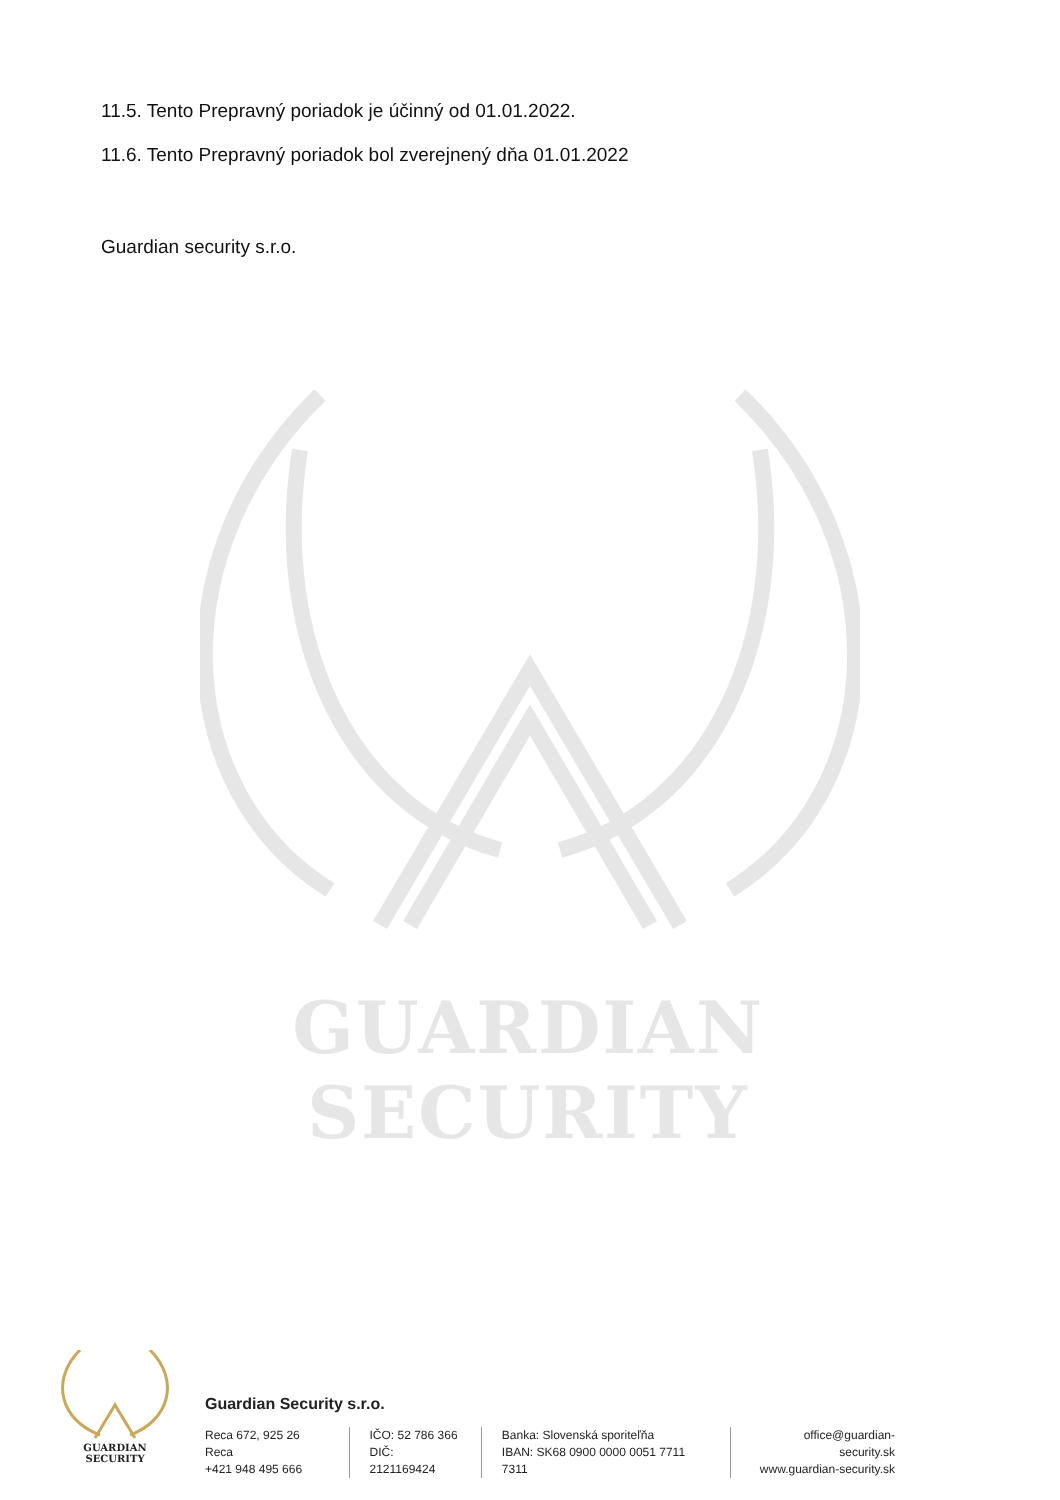11.5. Tento Prepravný poriadok je účinný od 01.01.2022.
11.6. Tento Prepravný poriadok bol zverejnený dňa 01.01.2022
Guardian security s.r.o.
GUARDIAN SECURITY
GUARDIAN SECURITY
Guardian Security s.r.o.
Reca 672, 925 26 Reca
+421 948 495 666
IČO: 52 786 366
DIČ: 2121169424
Banka: Slovenská sporiteľňa
IBAN: SK68 0900 0000 0051 7711 7311
office@guardian-security.sk
www.guardian-security.sk